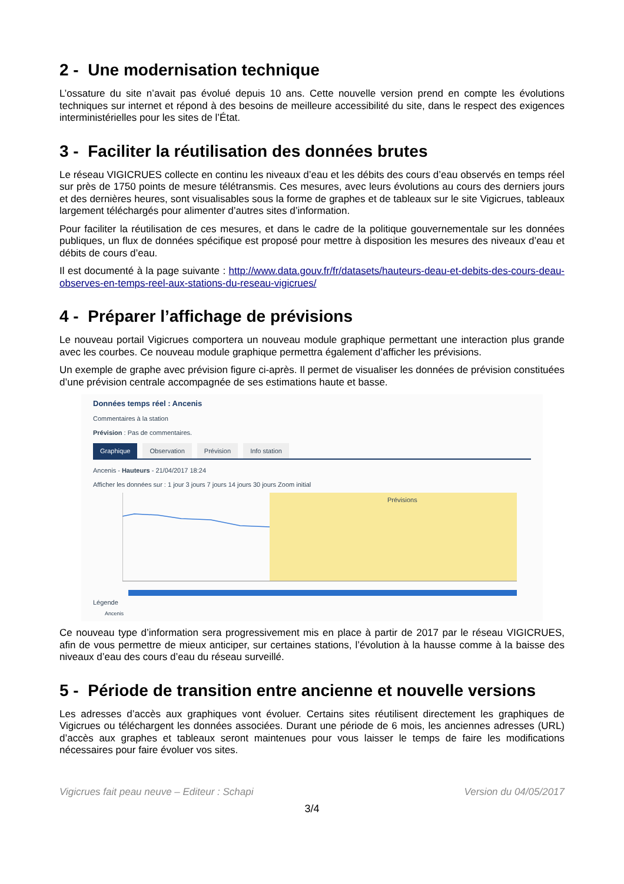2 - Une modernisation technique
L’ossature du site n’avait pas évolué depuis 10 ans. Cette nouvelle version prend en compte les évolutions techniques sur internet et répond à des besoins de meilleure accessibilité du site, dans le respect des exigences interministérielles pour les sites de l’État.
3 - Faciliter la réutilisation des données brutes
Le réseau VIGICRUES collecte en continu les niveaux d’eau et les débits des cours d’eau observés en temps réel sur près de 1750 points de mesure télétransmis. Ces mesures, avec leurs évolutions au cours des derniers jours et des dernières heures, sont visualisables sous la forme de graphes et de tableaux sur le site Vigicrues, tableaux largement téléchargés pour alimenter d’autres sites d’information.
Pour faciliter la réutilisation de ces mesures, et dans le cadre de la politique gouvernementale sur les données publiques, un flux de données spécifique est proposé pour mettre à disposition les mesures des niveaux d’eau et débits de cours d’eau.
Il est documenté à la page suivante : http://www.data.gouv.fr/fr/datasets/hauteurs-deau-et-debits-des-cours-deau-observes-en-temps-reel-aux-stations-du-reseau-vigicrues/
4 - Préparer l’affichage de prévisions
Le nouveau portail Vigicrues comportera un nouveau module graphique permettant une interaction plus grande avec les courbes. Ce nouveau module graphique permettra également d’afficher les prévisions.
Un exemple de graphe avec prévision figure ci-après. Il permet de visualiser les données de prévision constituées d’une prévision centrale accompagnée de ses estimations haute et basse.
Données temps réel : Ancenis
Commentaires à la station
Prévision : Pas de commentaires.
Graphique Observation Prévision Info station
Ancenis - Hauteurs - 21/04/2017 18:24
Afficher les données sur : 1 jour 3 jours 7 jours 14 jours 30 jours Zoom initial
Prévisions
Légende
Ancenis
Ce nouveau type d’information sera progressivement mis en place à partir de 2017 par le réseau VIGICRUES, afin de vous permettre de mieux anticiper, sur certaines stations, l’évolution à la hausse comme à la baisse des niveaux d’eau des cours d’eau du réseau surveillé.
5 - Période de transition entre ancienne et nouvelle versions
Les adresses d’accès aux graphiques vont évoluer. Certains sites réutilisent directement les graphiques de Vigicrues ou téléchargent les données associées. Durant une période de 6 mois, les anciennes adresses (URL) d’accès aux graphes et tableaux seront maintenues pour vous laisser le temps de faire les modifications nécessaires pour faire évoluer vos sites.
Vigicrues fait peau neuve – Editeur : Schapi Version du 04/05/2017
3/4